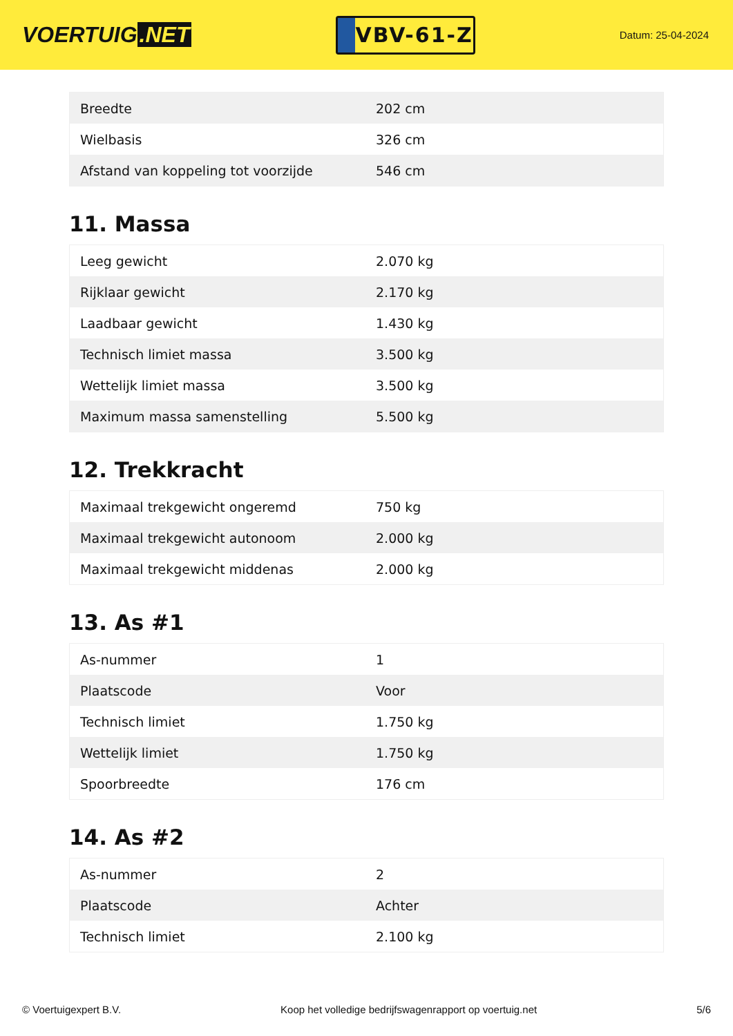VOERTUIG.NET
VBV-61-Z
Datum: 25-04-2024
| Breedte | 202 cm |
| Wielbasis | 326 cm |
| Afstand van koppeling tot voorzijde | 546 cm |
11. Massa
| Leeg gewicht | 2.070 kg |
| Rijklaar gewicht | 2.170 kg |
| Laadbaar gewicht | 1.430 kg |
| Technisch limiet massa | 3.500 kg |
| Wettelijk limiet massa | 3.500 kg |
| Maximum massa samenstelling | 5.500 kg |
12. Trekkracht
| Maximaal trekgewicht ongeremd | 750 kg |
| Maximaal trekgewicht autonoom | 2.000 kg |
| Maximaal trekgewicht middenas | 2.000 kg |
13. As #1
| As-nummer | 1 |
| Plaatscode | Voor |
| Technisch limiet | 1.750 kg |
| Wettelijk limiet | 1.750 kg |
| Spoorbreedte | 176 cm |
14. As #2
| As-nummer | 2 |
| Plaatscode | Achter |
| Technisch limiet | 2.100 kg |
© Voertuigexpert B.V. Koop het volledige bedrijfswagenrapport op voertuig.net 5/6